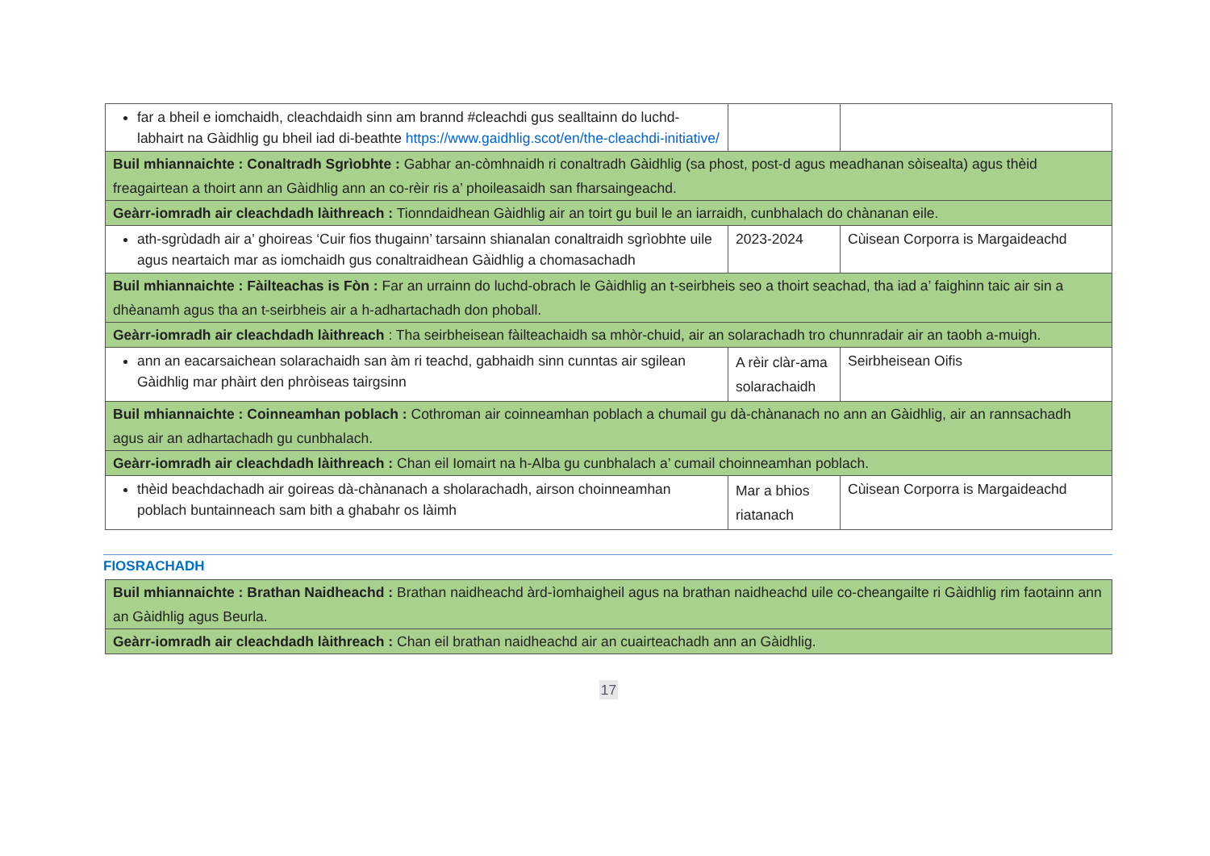| far a bheil e iomchaidh, cleachdaidh sinn am brannd #cleachdi gus sealltainn do luchd-labhairt na Gàidhlig gu bheil iad di-beathte https://www.gaidhlig.scot/en/the-cleachdi-initiative/ | | |
| Buil mhiannaichte : Conaltradh Sgrìobhte : Gabhar an-còmhnaidh ri conaltradh Gàidhlig (sa phost, post-d agus meadhanan sòisealta) agus thèid freagairtean a thoirt ann an Gàidhlig ann an co-rèir ris a’ phoileasaidh san fharsaingeachd. | | |
| Geàrr-iomradh air cleachdadh làithreach : Tionndaidhean Gàidhlig air an toirt gu buil le an iarraidh, cunbhalach do chànanan eile. | | |
| ath-sgrùdadh air a’ ghoireas ‘Cuir fios thugainn’ tarsainn shianalan conaltraidh sgrìobhte uile agus neartaich mar as iomchaidh gus conaltraidhean Gàidhlig a chomasachadh | 2023-2024 | Cùisean Corporra is Margaideachd |
| Buil mhiannaichte : Fàilteachas is Fòn : Far an urrainn do luchd-obrach le Gàidhlig an t-seirbheis seo a thoirt seachad, tha iad a’ faighinn taic air sin a dhèanamh agus tha an t-seirbheis air a h-adhartachadh don phoball. | | |
| Geàrr-iomradh air cleachdadh làithreach : Tha seirbheisean fàilteachaidh sa mhòr-chuid, air an solarachadh tro chunnradair air an taobh a-muigh. | | |
| ann an eacarsaichean solarachaidh san àm ri teachd, gabhaidh sinn cunntas air sgilean Gàidhlig mar phàirt den phròiseas tairgsinn | A rèir clàr-ama solarachaidh | Seirbheisean Oifis |
| Buil mhiannaichte : Coinneamhan poblach : Cothroman air coinneamhan poblach a chumail gu dà-chànanach no ann an Gàidhlig, air an rannsachadh agus air an adhartachadh gu cunbhalach. | | |
| Geàrr-iomradh air cleachdadh làithreach : Chan eil Iomairt na h-Alba gu cunbhalach a’ cumail choinneamhan poblach. | | |
| thèid beachdachadh air goireas dà-chànanach a sholarachadh, airson choinneamhan poblach buntainneach sam bith a ghabahr os làimh | Mar a bhios riatanach | Cùisean Corporra is Margaideachd |
FIOSRACHADH
| Buil mhiannaichte : Brathan Naidheachd : Brathan naidheachd àrd-ìomhaigheil agus na brathan naidheachd uile co-cheangailte ri Gàidhlig rim faotainn ann an Gàidhlig agus Beurla. |
| Geàrr-iomradh air cleachdadh làithreach : Chan eil brathan naidheachd air an cuairteachadh ann an Gàidhlig. |
17